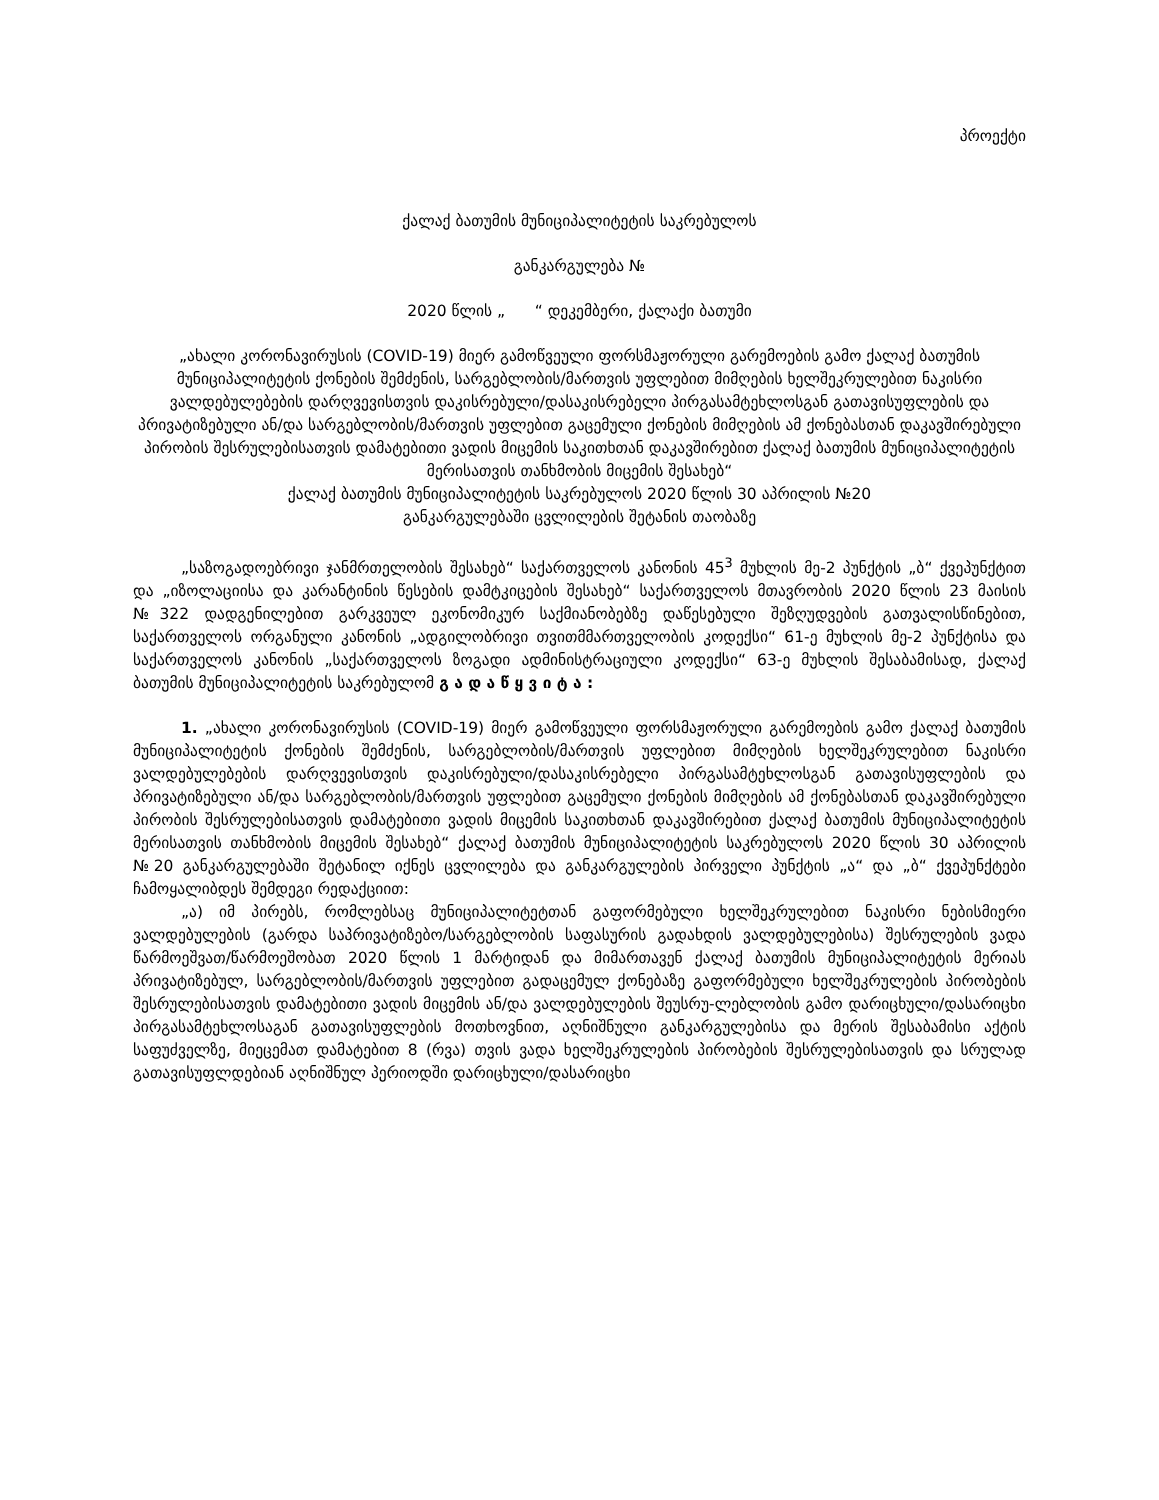პროექტი
ქალაქ ბათუმის მუნიციპალიტეტის საკრებულოს
განკარგულება №
2020 წლის „ “ დეკემბერი, ქალაქი ბათუმი
„ახალი კორონავირუსის (COVID-19) მიერ გამოწვეული ფორსმაჟორული გარემოების გამო ქალაქ ბათუმის მუნიციპალიტეტის ქონების შემძენის, სარგებლობის/მართვის უფლებით მიმღების ხელშეკრულებით ნაკისრი ვალდებულებების დარღვევისთვის დაკისრებული/დასაკისრებელი პირგასამტეხლოსგან გათავისუფლების და პრივატიზებული ან/და სარგებლობის/მართვის უფლებით გაცემული ქონების მიმღების ამ ქონებასთან დაკავშირებული პირობის შესრულებისათვის დამატებითი ვადის მიცემის საკითხთან დაკავშირებით ქალაქ ბათუმის მუნიციპალიტეტის მერისათვის თანხმობის მიცემის შესახებ“
ქალაქ ბათუმის მუნიციპალიტეტის საკრებულოს 2020 წლის 30 აპრილის №20
განკარგულებაში ცვლილების შეტანის თაობაზე
„საზოგადოებრივი ჯანმრთელობის შესახებ“ საქართველოს კანონის 45<sup>3</sup> მუხლის მე-2 პუნქტის „ბ“ ქვეპუნქტით და „იზოლაციისა და კარანტინის წესების დამტკიცების შესახებ“ საქართველოს მთავრობის 2020 წლის 23 მაისის №322 დადგენილებით გარკვეულ ეკონომიკურ საქმიანობებზე დაწესებული შეზღუდვების გათვალისწინებით, საქართველოს ორგანული კანონის „ადგილობრივი თვითმმართველობის კოდექსი“ 61-ე მუხლის მე-2 პუნქტისა და საქართველოს კანონის „საქართველოს ზოგადი ადმინისტრაციული კოდექსი“ 63-ე მუხლის შესაბამისად, ქალაქ ბათუმის მუნიციპალიტეტის საკრებულომ გ ა დ ა წ ყ ვ ი ტ ა :
1. „ახალი კორონავირუსის (COVID-19) მიერ გამოწვეული ფორსმაჟორული გარემოების გამო ქალაქ ბათუმის მუნიციპალიტეტის ქონების შემძენის, სარგებლობის/მართვის უფლებით მიმღების ხელშეკრულებით ნაკისრი ვალდებულებების დარღვევისთვის დაკისრებული/დასაკისრებელი პირგასამტეხლოსგან გათავისუფლების და პრივატიზებული ან/და სარგებლობის/მართვის უფლებით გაცემული ქონების მიმღების ამ ქონებასთან დაკავშირებული პირობის შესრულებისათვის დამატებითი ვადის მიცემის საკითხთან დაკავშირებით ქალაქ ბათუმის მუნიციპალიტეტის მერისათვის თანხმობის მიცემის შესახებ“ ქალაქ ბათუმის მუნიციპალიტეტის საკრებულოს 2020 წლის 30 აპრილის №20 განკარგულებაში შეტანილ იქნეს ცვლილება და განკარგულების პირველი პუნქტის „ა“ და „ბ“ ქვეპუნქტები ჩამოყალიბდეს შემდეგი რედაქციით:
„ა) იმ პირებს, რომლებსაც მუნიციპალიტეტთან გაფორმებული ხელშეკრულებით ნაკისრი ნებისმიერი ვალდებულების (გარდა საპრივატიზებო/სარგებლობის საფასურის გადახდის ვალდებულებისა) შესრულების ვადა წარმოეშვათ/წარმოეშობათ 2020 წლის 1 მარტიდან და მიმართავენ ქალაქ ბათუმის მუნიციპალიტეტის მერიას პრივატიზებულ, სარგებლობის/მართვის უფლებით გადაცემულ ქონებაზე გაფორმებული ხელშეკრულების პირობების შესრულებისათვის დამატებითი ვადის მიცემის ან/და ვალდებულების შეუსრუ-ლებლობის გამო დარიცხული/დასარიცხი პირგასამტეხლოსაგან გათავისუფლების მოთხოვნით, აღნიშნული განკარგულებისა და მერის შესაბამისი აქტის საფუძველზე, მიეცემათ დამატებით 8 (რვა) თვის ვადა ხელშეკრულების პირობების შესრულებისათვის და სრულად გათავისუფლდებიან აღნიშნულ პერიოდში დარიცხული/დასარიცხი